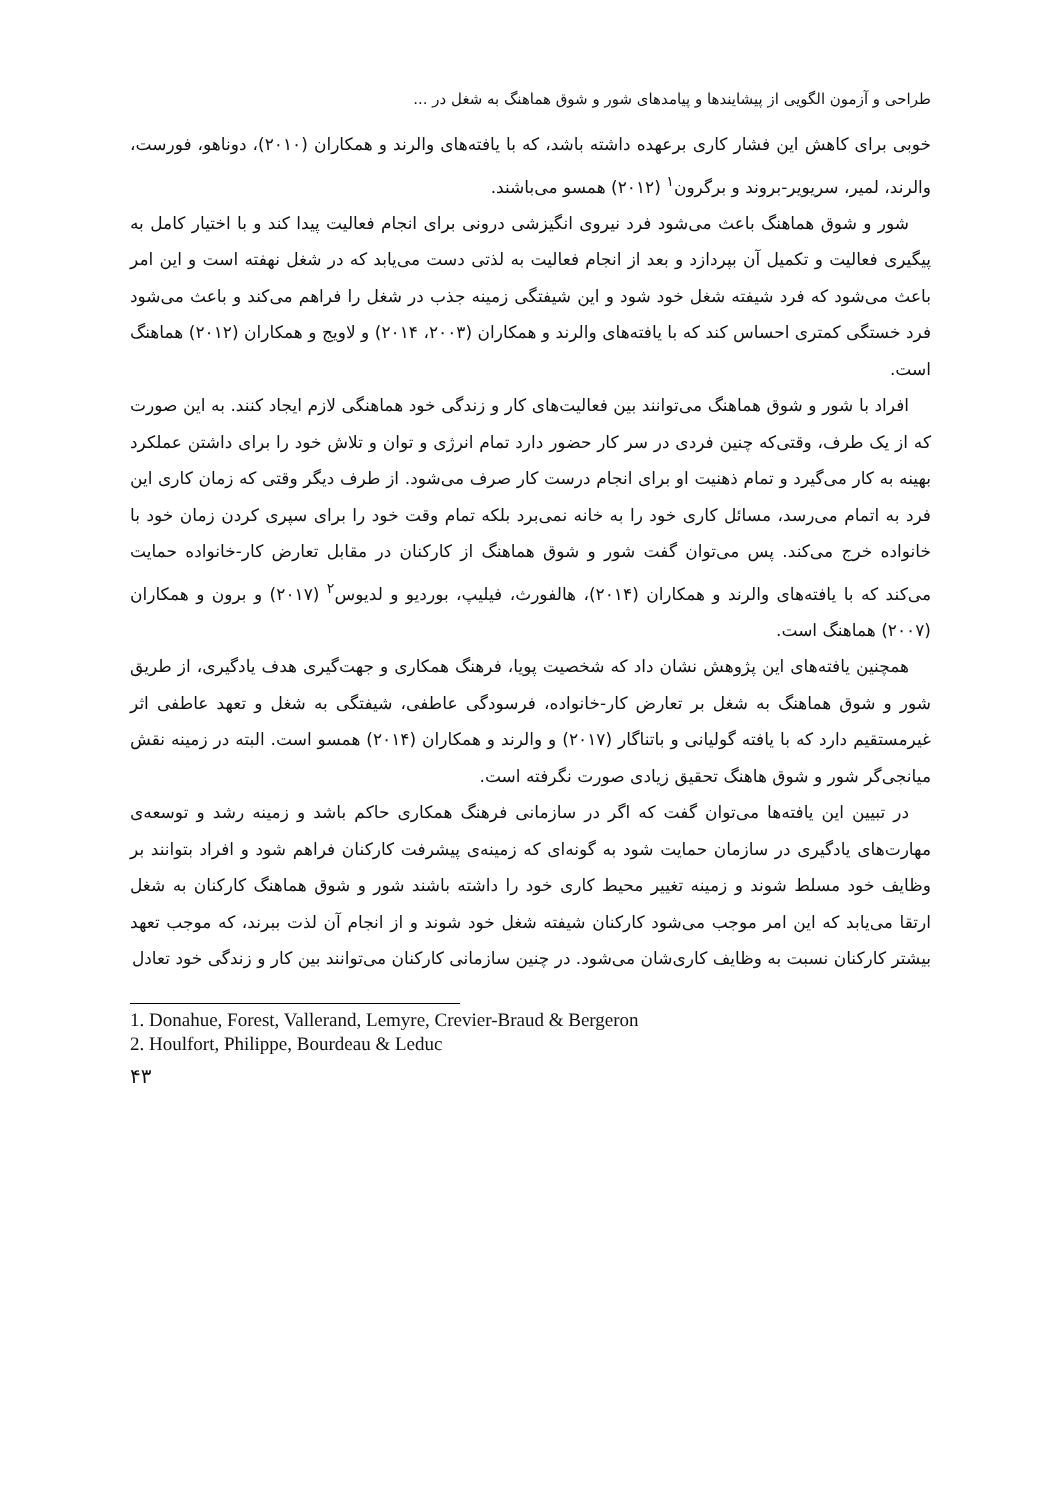طراحی و آزمون الگویی از پیشایندها و پیامدهای شور و شوق هماهنگ به شغل در ...
خوبی برای کاهش این فشار کاری برعهده داشته باشد، که با یافته‌های والرند و همکاران (۲۰۱۰)، دوناهو، فورست، والرند، لمیر، سریویر-بروند و برگرون<sup>۱</sup> (۲۰۱۲) همسو می‌باشند.
شور و شوق هماهنگ باعث می‌شود فرد نیروی انگیزشی درونی برای انجام فعالیت پیدا کند و با اختیار کامل به پیگیری فعالیت و تکمیل آن بپردازد و بعد از انجام فعالیت به لذتی دست می‌یابد که در شغل نهفته است و این امر باعث می‌شود که فرد شیفته شغل خود شود و این شیفتگی زمینه جذب در شغل را فراهم می‌کند و باعث می‌شود فرد خستگی کمتری احساس کند که با یافته‌های والرند و همکاران (۲۰۰۳، ۲۰۱۴) و لاویج و همکاران (۲۰۱۲) هماهنگ است.
افراد با شور و شوق هماهنگ می‌توانند بین فعالیت‌های کار و زندگی خود هماهنگی لازم ایجاد کنند. به این صورت که از یک طرف، وقتی‌که چنین فردی در سر کار حضور دارد تمام انرژی و توان و تلاش خود را برای داشتن عملکرد بهینه به کار می‌گیرد و تمام ذهنیت او برای انجام درست کار صرف می‌شود. از طرف دیگر وقتی که زمان کاری این فرد به اتمام می‌رسد، مسائل کاری خود را به خانه نمی‌برد بلکه تمام وقت خود را برای سپری کردن زمان خود با خانواده خرج می‌کند. پس می‌توان گفت شور و شوق هماهنگ از کارکنان در مقابل تعارض کار-خانواده حمایت می‌کند که با یافته‌های والرند و همکاران (۲۰۱۴)، هالفورث، فیلیپ، بوردیو و لدیوس<sup>۲</sup> (۲۰۱۷) و برون و همکاران (۲۰۰۷) هماهنگ است.
همچنین یافته‌های این پژوهش نشان داد که شخصیت پویا، فرهنگ همکاری و جهت‌گیری هدف یادگیری، از طریق شور و شوق هماهنگ به شغل بر تعارض کار-خانواده، فرسودگی عاطفی، شیفتگی به شغل و تعهد عاطفی اثر غیرمستقیم دارد که با یافته گولیانی و باتناگار (۲۰۱۷) و والرند و همکاران (۲۰۱۴) همسو است. البته در زمینه نقش میانجی‌گر شور و شوق هاهنگ تحقیق زیادی صورت نگرفته است.
در تبیین این یافته‌ها می‌توان گفت که اگر در سازمانی فرهنگ همکاری حاکم باشد و زمینه رشد و توسعه‌ی مهارت‌های یادگیری در سازمان حمایت شود به گونه‌ای که زمینه‌ی پیشرفت کارکنان فراهم شود و افراد بتوانند بر وظایف خود مسلط شوند و زمینه تغییر محیط کاری خود را داشته باشند شور و شوق هماهنگ کارکنان به شغل ارتقا می‌یابد که این امر موجب می‌شود کارکنان شیفته شغل خود شوند و از انجام آن لذت ببرند، که موجب تعهد بیشتر کارکنان نسبت به وظایف کاری‌شان می‌شود. در چنین سازمانی کارکنان می‌توانند بین کار و زندگی خود تعادل
1. Donahue, Forest, Vallerand, Lemyre, Crevier-Braud & Bergeron
2. Houlfort, Philippe, Bourdeau & Leduc
۴۳